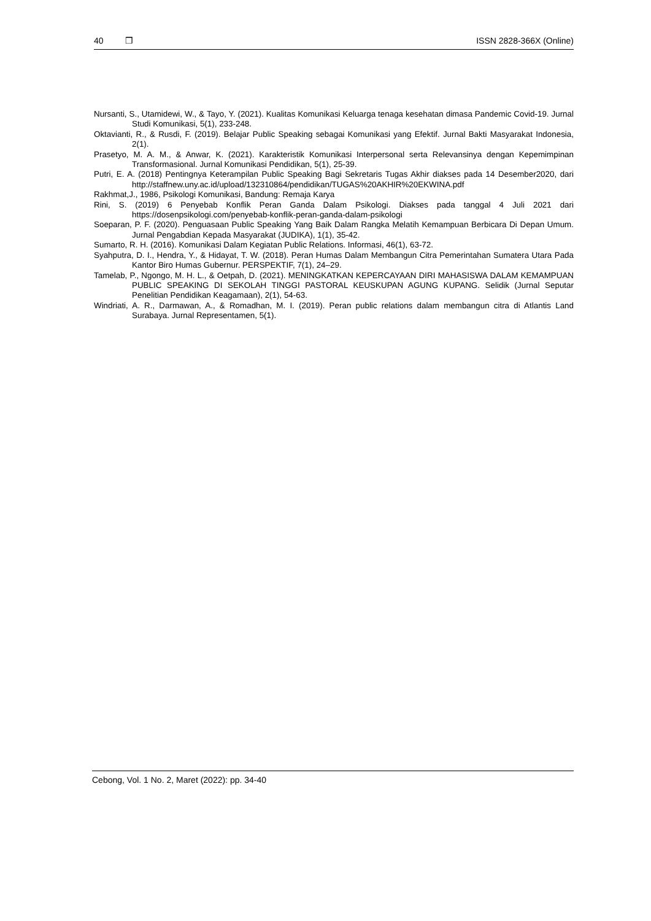40 ❒ ISSN 2828-366X (Online)
Nursanti, S., Utamidewi, W., & Tayo, Y. (2021). Kualitas Komunikasi Keluarga tenaga kesehatan dimasa Pandemic Covid-19. Jurnal Studi Komunikasi, 5(1), 233-248.
Oktavianti, R., & Rusdi, F. (2019). Belajar Public Speaking sebagai Komunikasi yang Efektif. Jurnal Bakti Masyarakat Indonesia, 2(1).
Prasetyo, M. A. M., & Anwar, K. (2021). Karakteristik Komunikasi Interpersonal serta Relevansinya dengan Kepemimpinan Transformasional. Jurnal Komunikasi Pendidikan, 5(1), 25-39.
Putri, E. A. (2018) Pentingnya Keterampilan Public Speaking Bagi Sekretaris Tugas Akhir diakses pada 14 Desember2020, dari http://staffnew.uny.ac.id/upload/132310864/pendidikan/TUGAS%20AKHIR%20EKWINA.pdf
Rakhmat,J., 1986, Psikologi Komunikasi, Bandung: Remaja Karya
Rini, S. (2019) 6 Penyebab Konflik Peran Ganda Dalam Psikologi. Diakses pada tanggal 4 Juli 2021 dari https://dosenpsikologi.com/penyebab-konflik-peran-ganda-dalam-psikologi
Soeparan, P. F. (2020). Penguasaan Public Speaking Yang Baik Dalam Rangka Melatih Kemampuan Berbicara Di Depan Umum. Jurnal Pengabdian Kepada Masyarakat (JUDIKA), 1(1), 35-42.
Sumarto, R. H. (2016). Komunikasi Dalam Kegiatan Public Relations. Informasi, 46(1), 63-72.
Syahputra, D. I., Hendra, Y., & Hidayat, T. W. (2018). Peran Humas Dalam Membangun Citra Pemerintahan Sumatera Utara Pada Kantor Biro Humas Gubernur. PERSPEKTIF, 7(1), 24–29.
Tamelab, P., Ngongo, M. H. L., & Oetpah, D. (2021). MENINGKATKAN KEPERCAYAAN DIRI MAHASISWA DALAM KEMAMPUAN PUBLIC SPEAKING DI SEKOLAH TINGGI PASTORAL KEUSKUPAN AGUNG KUPANG. Selidik (Jurnal Seputar Penelitian Pendidikan Keagamaan), 2(1), 54-63.
Windriati, A. R., Darmawan, A., & Romadhan, M. I. (2019). Peran public relations dalam membangun citra di Atlantis Land Surabaya. Jurnal Representamen, 5(1).
Cebong, Vol. 1 No. 2, Maret (2022): pp. 34-40